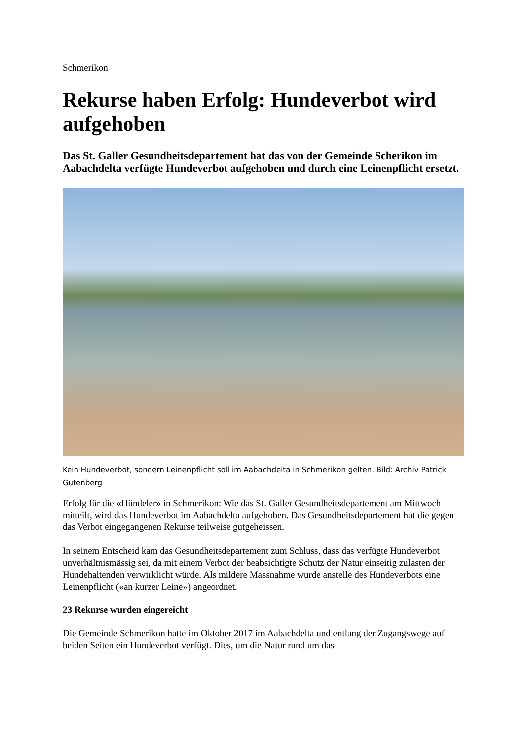Schmerikon
Rekurse haben Erfolg: Hundeverbot wird aufgehoben
Das St. Galler Gesundheitsdepartement hat das von der Gemeinde Scherikon im Aabachdelta verfügte Hundeverbot aufgehoben und durch eine Leinenpflicht ersetzt.
Kein Hundeverbot, sondern Leinenpflicht soll im Aabachdelta in Schmerikon gelten. Bild: Archiv Patrick Gutenberg
Erfolg für die «Hündeler» in Schmerikon: Wie das St. Galler Gesundheitsdepartement am Mittwoch mitteilt, wird das Hundeverbot im Aabachdelta aufgehoben. Das Gesundheitsdepartement hat die gegen das Verbot eingegangenen Rekurse teilweise gutgeheissen.
In seinem Entscheid kam das Gesundheitsdepartement zum Schluss, dass das verfügte Hundeverbot unverhältnismässig sei, da mit einem Verbot der beabsichtigte Schutz der Natur einseitig zulasten der Hundehaltenden verwirklicht würde. Als mildere Massnahme wurde anstelle des Hundeverbots eine Leinenpflicht («an kurzer Leine») angeordnet.
23 Rekurse wurden eingereicht
Die Gemeinde Schmerikon hatte im Oktober 2017 im Aabachdelta und entlang der Zugangswege auf beiden Seiten ein Hundeverbot verfügt. Dies, um die Natur rund um das